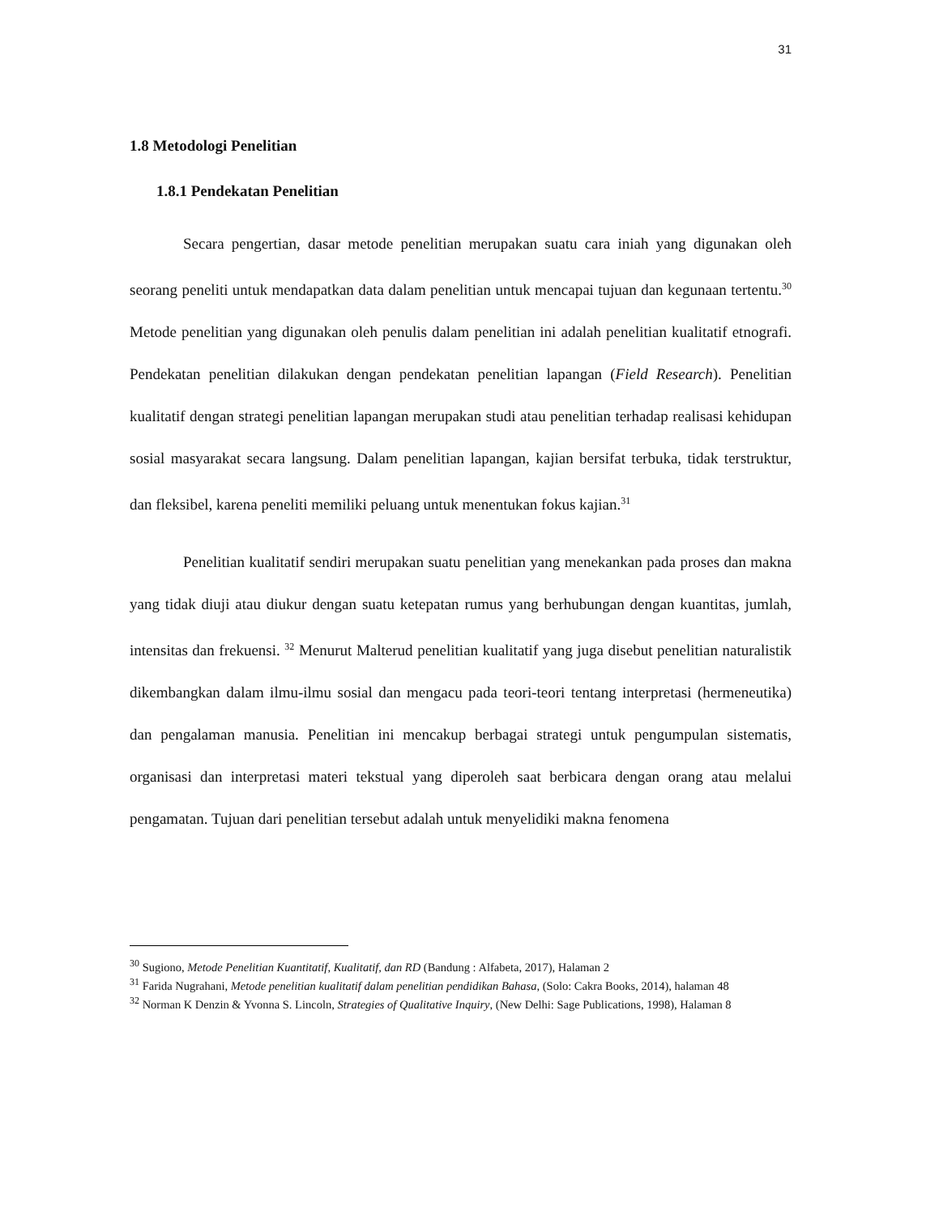31
1.8 Metodologi Penelitian
1.8.1 Pendekatan Penelitian
Secara pengertian, dasar metode penelitian merupakan suatu cara iniah yang digunakan oleh seorang peneliti untuk mendapatkan data dalam penelitian untuk mencapai tujuan dan kegunaan tertentu.<sup>30</sup> Metode penelitian yang digunakan oleh penulis dalam penelitian ini adalah penelitian kualitatif etnografi. Pendekatan penelitian dilakukan dengan pendekatan penelitian lapangan (Field Research). Penelitian kualitatif dengan strategi penelitian lapangan merupakan studi atau penelitian terhadap realisasi kehidupan sosial masyarakat secara langsung. Dalam penelitian lapangan, kajian bersifat terbuka, tidak terstruktur, dan fleksibel, karena peneliti memiliki peluang untuk menentukan fokus kajian.<sup>31</sup>
Penelitian kualitatif sendiri merupakan suatu penelitian yang menekankan pada proses dan makna yang tidak diuji atau diukur dengan suatu ketepatan rumus yang berhubungan dengan kuantitas, jumlah, intensitas dan frekuensi. <sup>32</sup> Menurut Malterud penelitian kualitatif yang juga disebut penelitian naturalistik dikembangkan dalam ilmu-ilmu sosial dan mengacu pada teori-teori tentang interpretasi (hermeneutika) dan pengalaman manusia. Penelitian ini mencakup berbagai strategi untuk pengumpulan sistematis, organisasi dan interpretasi materi tekstual yang diperoleh saat berbicara dengan orang atau melalui pengamatan. Tujuan dari penelitian tersebut adalah untuk menyelidiki makna fenomena
<sup>30</sup> Sugiono, Metode Penelitian Kuantitatif, Kualitatif, dan RD (Bandung : Alfabeta, 2017), Halaman 2
<sup>31</sup> Farida Nugrahani, Metode penelitian kualitatif dalam penelitian pendidikan Bahasa, (Solo: Cakra Books, 2014), halaman 48
<sup>32</sup> Norman K Denzin & Yvonna S. Lincoln, Strategies of Qualitative Inquiry, (New Delhi: Sage Publications, 1998), Halaman 8